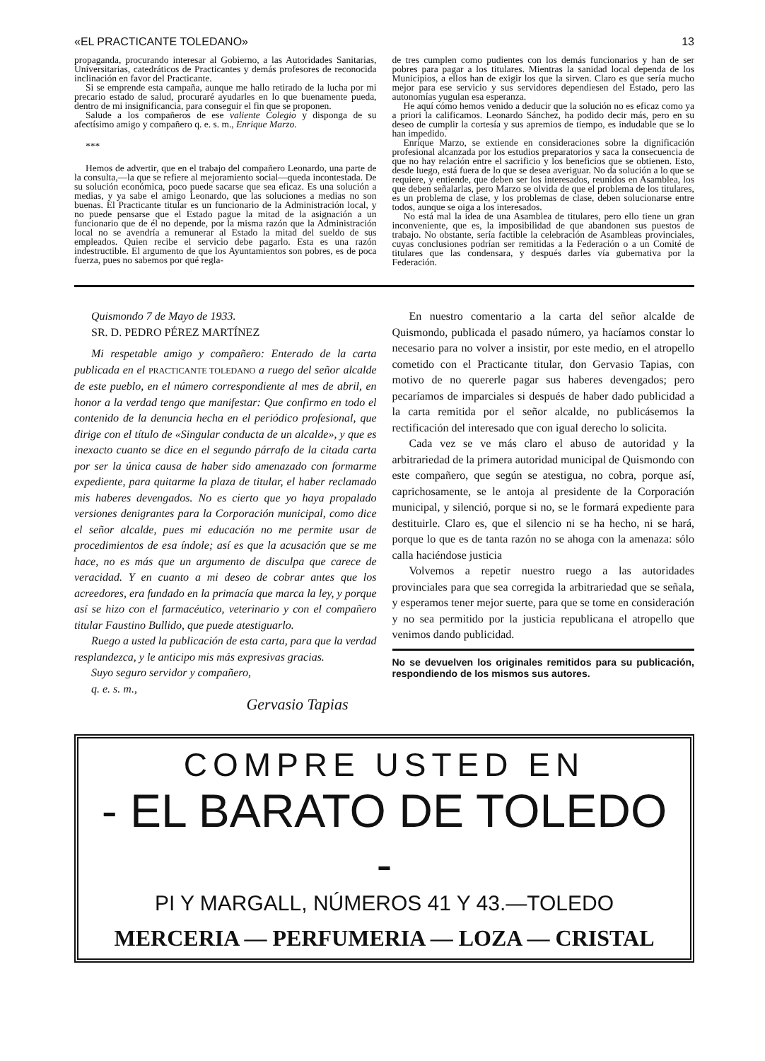«EL PRACTICANTE TOLEDANO» 13
propaganda, procurando interesar al Gobierno, a las Autoridades Sanitarias, Universitarias, catedráticos de Practicantes y demás profesores de reconocida inclinación en favor del Practicante.
Si se emprende esta campaña, aunque me hallo retirado de la lucha por mi precario estado de salud, procuraré ayudarles en lo que buenamente pueda, dentro de mi insignificancia, para conseguir el fin que se proponen.
Salude a los compañeros de ese valiente Colegio y disponga de su afectísimo amigo y compañero q. e. s. m., Enrique Marzo.
***
Hemos de advertir, que en el trabajo del compañero Leonardo, una parte de la consulta,—la que se refiere al mejoramiento social—queda incontestada. De su solución económica, poco puede sacarse que sea eficaz. Es una solución a medias, y ya sabe el amigo Leonardo, que las soluciones a medias no son buenas. El Practicante titular es un funcionario de la Administración local, y no puede pensarse que el Estado pague la mitad de la asignación a un funcionario que de él no depende, por la misma razón que la Administración local no se avendría a remunerar al Estado la mitad del sueldo de sus empleados. Quien recibe el servicio debe pagarlo. Esta es una razón indestructible. El argumento de que los Ayuntamientos son pobres, es de poca fuerza, pues no sabemos por qué regla-
de tres cumplen como pudientes con los demás funcionarios y han de ser pobres para pagar a los titulares. Mientras la sanidad local dependa de los Municipios, a ellos han de exigir los que la sirven. Claro es que sería mucho mejor para ese servicio y sus servidores dependiesen del Estado, pero las autonomías yugulan esa esperanza.
He aquí cómo hemos venido a deducir que la solución no es eficaz como ya a priori la calificamos. Leonardo Sánchez, ha podido decir más, pero en su deseo de cumplir la cortesía y sus apremios de tiempo, es indudable que se lo han impedido.
Enrique Marzo, se extiende en consideraciones sobre la dignificación profesional alcanzada por los estudios preparatorios y saca la consecuencia de que no hay relación entre el sacrificio y los beneficios que se obtienen. Esto, desde luego, está fuera de lo que se desea averiguar. No da solución a lo que se requiere, y entiende, que deben ser los interesados, reunidos en Asamblea, los que deben señalarlas, pero Marzo se olvida de que el problema de los titulares, es un problema de clase, y los problemas de clase, deben solucionarse entre todos, aunque se oiga a los interesados.
No está mal la idea de una Asamblea de titulares, pero ello tiene un gran inconveniente, que es, la imposibilidad de que abandonen sus puestos de trabajo. No obstante, sería factible la celebración de Asambleas provinciales, cuyas conclusiones podrían ser remitidas a la Federación o a un Comité de titulares que las condensara, y después darles vía gubernativa por la Federación.
Quismondo 7 de Mayo de 1933.
SR. D. PEDRO PÉREZ MARTÍNEZ
Mi respetable amigo y compañero: Enterado de la carta publicada en el PRACTICANTE TOLEDANO a ruego del señor alcalde de este pueblo, en el número correspondiente al mes de abril, en honor a la verdad tengo que manifestar: Que confirmo en todo el contenido de la denuncia hecha en el periódico profesional, que dirige con el título de «Singular conducta de un alcalde», y que es inexacto cuanto se dice en el segundo párrafo de la citada carta por ser la única causa de haber sido amenazado con formarme expediente, para quitarme la plaza de titular, el haber reclamado mis haberes devengados. No es cierto que yo haya propalado versiones denigrantes para la Corporación municipal, como dice el señor alcalde, pues mi educación no me permite usar de procedimientos de esa índole; así es que la acusación que se me hace, no es más que un argumento de disculpa que carece de veracidad. Y en cuanto a mi deseo de cobrar antes que los acreedores, era fundado en la primacía que marca la ley, y porque así se hizo con el farmacéutico, veterinario y con el compañero titular Faustino Bullido, que puede atestiguarlo.
Ruego a usted la publicación de esta carta, para que la verdad resplandezca, y le anticipo mis más expresivas gracias.
Suyo seguro servidor y compañero,
q. e. s. m.,
Gervasio Tapias
En nuestro comentario a la carta del señor alcalde de Quismondo, publicada el pasado número, ya hacíamos constar lo necesario para no volver a insistir, por este medio, en el atropello cometido con el Practicante titular, don Gervasio Tapias, con motivo de no quererle pagar sus haberes devengados; pero pecaríamos de imparciales si después de haber dado publicidad a la carta remitida por el señor alcalde, no publicásemos la rectificación del interesado que con igual derecho lo solicita.
Cada vez se ve más claro el abuso de autoridad y la arbitrariedad de la primera autoridad municipal de Quismondo con este compañero, que según se atestigua, no cobra, porque así, caprichosamente, se le antoja al presidente de la Corporación municipal, y silenció, porque si no, se le formará expediente para destituirle. Claro es, que el silencio ni se ha hecho, ni se hará, porque lo que es de tanta razón no se ahoga con la amenaza: sólo calla haciéndose justicia
Volvemos a repetir nuestro ruego a las autoridades provinciales para que sea corregida la arbitrariedad que se señala, y esperamos tener mejor suerte, para que se tome en consideración y no sea permitido por la justicia republicana el atropello que venimos dando publicidad.
No se devuelven los originales remitidos para su publicación, respondiendo de los mismos sus autores.
COMPRE USTED EN
- EL BARATO DE TOLEDO -
PI Y MARGALL, NÚMEROS 41 Y 43.—TOLEDO
MERCERIA — PERFUMERIA — LOZA — CRISTAL